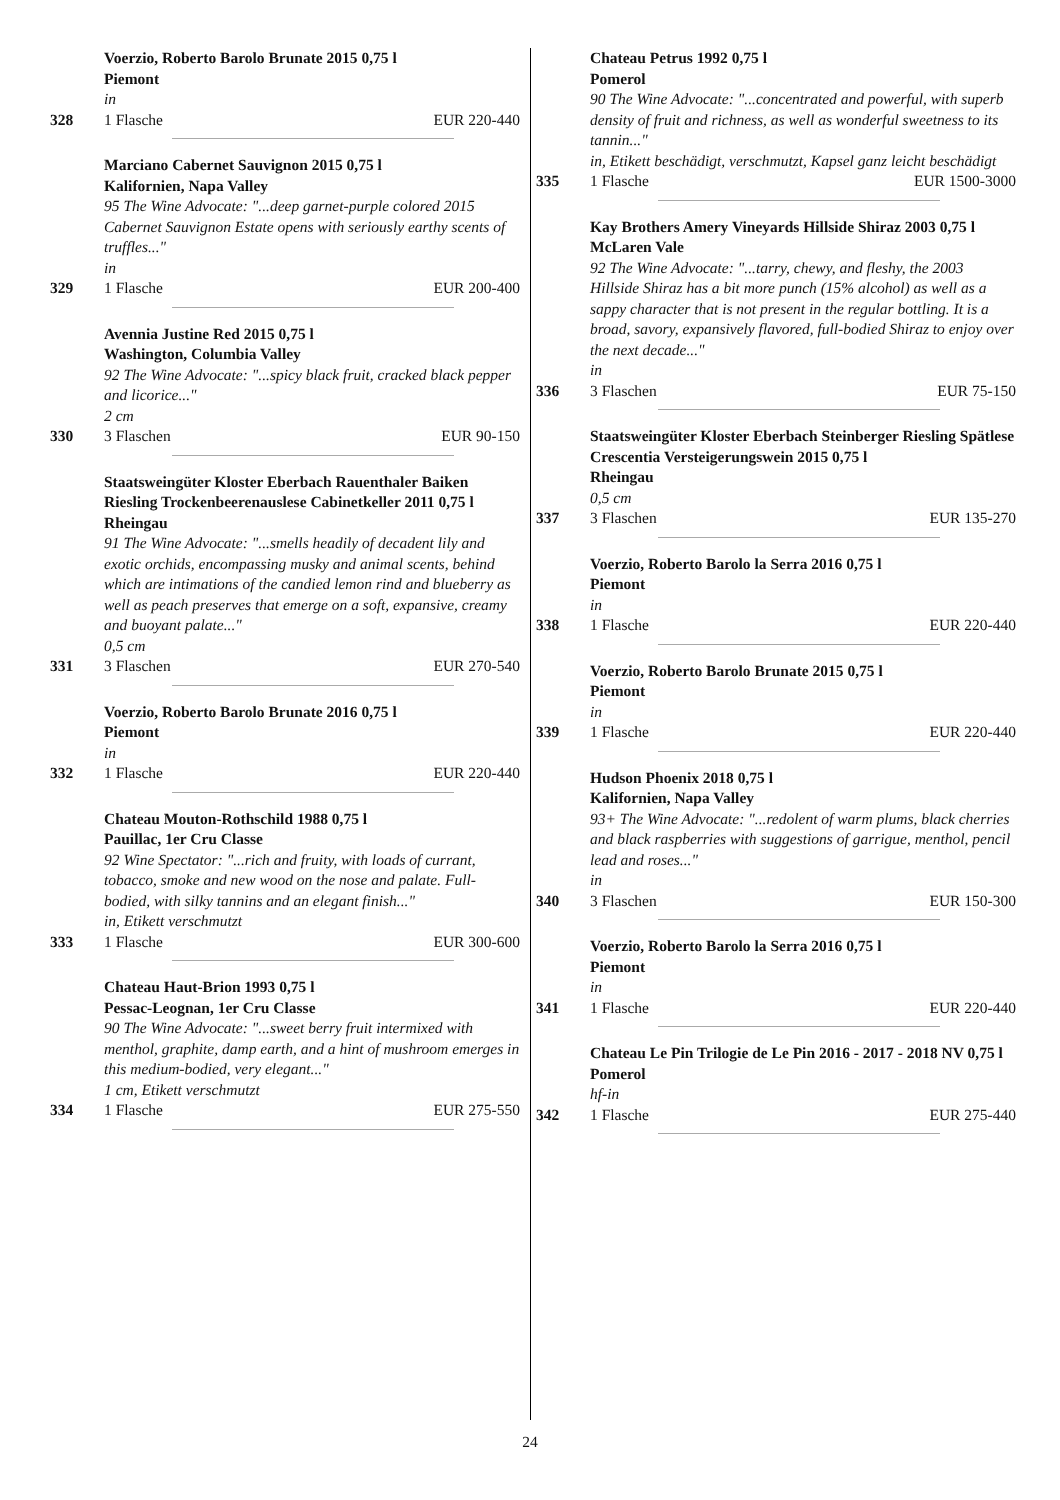Voerzio, Roberto Barolo Brunate 2015 0,75 l
Piemont
in
328 1 Flasche EUR 220-440
Marciano Cabernet Sauvignon 2015 0,75 l
Kalifornien, Napa Valley
95 The Wine Advocate: "...deep garnet-purple colored 2015 Cabernet Sauvignon Estate opens with seriously earthy scents of truffles..."
in
329 1 Flasche EUR 200-400
Avennia Justine Red 2015 0,75 l
Washington, Columbia Valley
92 The Wine Advocate: "...spicy black fruit, cracked black pepper and licorice..."
2 cm
330 3 Flaschen EUR 90-150
Staatsweingüter Kloster Eberbach Rauenthaler Baiken Riesling Trockenbeerenauslese Cabinetkeller 2011 0,75 l
Rheingau
91 The Wine Advocate: "...smells headily of decadent lily and exotic orchids, encompassing musky and animal scents, behind which are intimations of the candied lemon rind and blueberry as well as peach preserves that emerge on a soft, expansive, creamy and buoyant palate..."
0,5 cm
331 3 Flaschen EUR 270-540
Voerzio, Roberto Barolo Brunate 2016 0,75 l
Piemont
in
332 1 Flasche EUR 220-440
Chateau Mouton-Rothschild 1988 0,75 l
Pauillac, 1er Cru Classe
92 Wine Spectator: "...rich and fruity, with loads of currant, tobacco, smoke and new wood on the nose and palate. Full-bodied, with silky tannins and an elegant finish..."
in, Etikett verschmutzt
333 1 Flasche EUR 300-600
Chateau Haut-Brion 1993 0,75 l
Pessac-Leognan, 1er Cru Classe
90 The Wine Advocate: "...sweet berry fruit intermixed with menthol, graphite, damp earth, and a hint of mushroom emerges in this medium-bodied, very elegant..."
1 cm, Etikett verschmutzt
334 1 Flasche EUR 275-550
Chateau Petrus 1992 0,75 l
Pomerol
90 The Wine Advocate: "...concentrated and powerful, with superb density of fruit and richness, as well as wonderful sweetness to its tannin..."
in, Etikett beschädigt, verschmutzt, Kapsel ganz leicht beschädigt
335 1 Flasche EUR 1500-3000
Kay Brothers Amery Vineyards Hillside Shiraz 2003 0,75 l
McLaren Vale
92 The Wine Advocate: "...tarry, chewy, and fleshy, the 2003 Hillside Shiraz has a bit more punch (15% alcohol) as well as a sappy character that is not present in the regular bottling. It is a broad, savory, expansively flavored, full-bodied Shiraz to enjoy over the next decade..."
in
336 3 Flaschen EUR 75-150
Staatsweingüter Kloster Eberbach Steinberger Riesling Spätlese Crescentia Versteigerungswein 2015 0,75 l
Rheingau
0,5 cm
337 3 Flaschen EUR 135-270
Voerzio, Roberto Barolo la Serra 2016 0,75 l
Piemont
in
338 1 Flasche EUR 220-440
Voerzio, Roberto Barolo Brunate 2015 0,75 l
Piemont
in
339 1 Flasche EUR 220-440
Hudson Phoenix 2018 0,75 l
Kalifornien, Napa Valley
93+ The Wine Advocate: "...redolent of warm plums, black cherries and black raspberries with suggestions of garrigue, menthol, pencil lead and roses..."
in
340 3 Flaschen EUR 150-300
Voerzio, Roberto Barolo la Serra 2016 0,75 l
Piemont
in
341 1 Flasche EUR 220-440
Chateau Le Pin Trilogie de Le Pin 2016 - 2017 - 2018 NV 0,75 l
Pomerol
hf-in
342 1 Flasche EUR 275-440
24